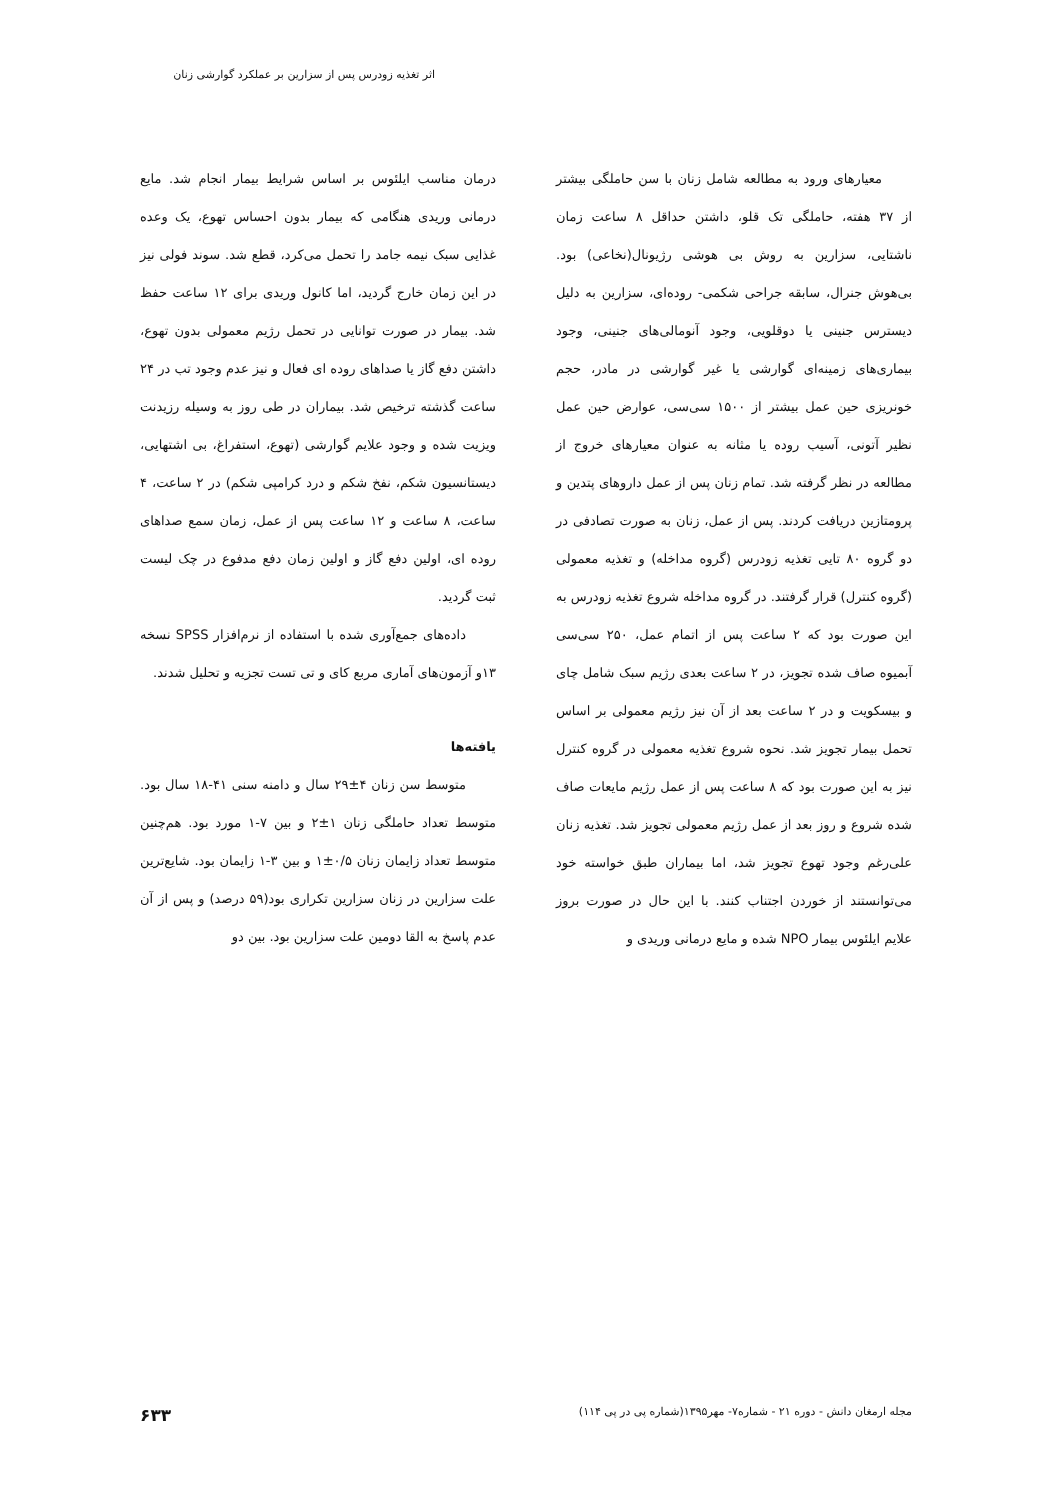اثر تغذیه زودرس پس از سزارین بر عملکرد گوارشی زنان
معیارهای ورود به مطالعه شامل زنان با سن حاملگی بیشتر از ۳۷ هفته، حاملگی تک قلو، داشتن حداقل ۸ ساعت زمان ناشتایی، سزارین به روش بی هوشی رژیونال(نخاعی) بود. بی‌هوش جنرال، سابقه جراحی شکمی- روده‌ای، سزارین به دلیل دیسترس جنینی یا دوقلویی، وجود آنومالی‌های جنینی، وجود بیماری‌های زمینه‌ای گوارشی یا غیر گوارشی در مادر، حجم خونریزی حین عمل بیشتر از ۱۵۰۰ سی‌سی، عوارض حین عمل نظیر آتونی، آسیب روده یا مثانه به عنوان معیارهای خروج از مطالعه در نظر گرفته شد. تمام زنان پس از عمل داروهای پتدین و پرومتازین دریافت کردند. پس از عمل، زنان به صورت تصادفی در دو گروه ۸۰ تایی تغذیه زودرس (گروه مداخله) و تغذیه معمولی (گروه کنترل) قرار گرفتند. در گروه مداخله شروع تغذیه زودرس به این صورت بود که ۲ ساعت پس از اتمام عمل، ۲۵۰ سی‌سی آبمیوه صاف شده تجویز، در ۲ ساعت بعدی رژیم سبک شامل چای و بیسکویت و در ۲ ساعت بعد از آن نیز رژیم معمولی بر اساس تحمل بیمار تجویز شد. نحوه شروع تغذیه معمولی در گروه کنترل نیز به این صورت بود که ۸ ساعت پس از عمل رژیم مایعات صاف شده شروع و روز بعد از عمل رژیم معمولی تجویز شد. تغذیه زنان علی‌رغم وجود تهوع تجویز شد، اما بیماران طبق خواسته خود می‌توانستند از خوردن اجتناب کنند. با این حال در صورت بروز علایم ایلئوس بیمار NPO شده و مایع درمانی وریدی و
درمان مناسب ایلئوس بر اساس شرایط بیمار انجام شد. مایع درمانی وریدی هنگامی که بیمار بدون احساس تهوع، یک وعده غذایی سبک نیمه جامد را تحمل می‌کرد، قطع شد. سوند فولی نیز در این زمان خارج گردید، اما کانول وریدی برای ۱۲ ساعت حفظ شد. بیمار در صورت توانایی در تحمل رژیم معمولی بدون تهوع، داشتن دفع گاز یا صداهای روده ای فعال و نیز عدم وجود تب در ۲۴ ساعت گذشته ترخیص شد. بیماران در طی روز به وسیله رزیدنت ویزیت شده و وجود علایم گوارشی (تهوع، استفراغ، بی اشتهایی، دیستانسیون شکم، نفخ شکم و درد کرامپی شکم) در ۲ ساعت، ۴ ساعت، ۸ ساعت و ۱۲ ساعت پس از عمل، زمان سمع صداهای روده ای، اولین دفع گاز و اولین زمان دفع مدفوع در چک لیست ثبت گردید.
داده‌های جمع‌آوری شده با استفاده از نرم‌افزار SPSS نسخه ۱۳و آزمون‌های آماری مربع کای و تی تست تجزیه و تحلیل شدند.
یافته‌ها
متوسط سن زنان ۴±۲۹ سال و دامنه سنی ۴۱-۱۸ سال بود. متوسط تعداد حاملگی زنان ۱±۲ و بین ۷-۱ مورد بود. هم‌چنین متوسط تعداد زایمان زنان ۰/۵±۱ و بین ۳-۱ زایمان بود. شایع‌ترین علت سزارین در زنان سزارین تکراری بود(۵۹ درصد) و پس از آن عدم پاسخ به القا دومین علت سزارین بود. بین دو
مجله ارمغان دانش - دوره ۲۱ - شماره۷- مهر۱۳۹۵(شماره پی در پی ۱۱۴) ۶۳۳